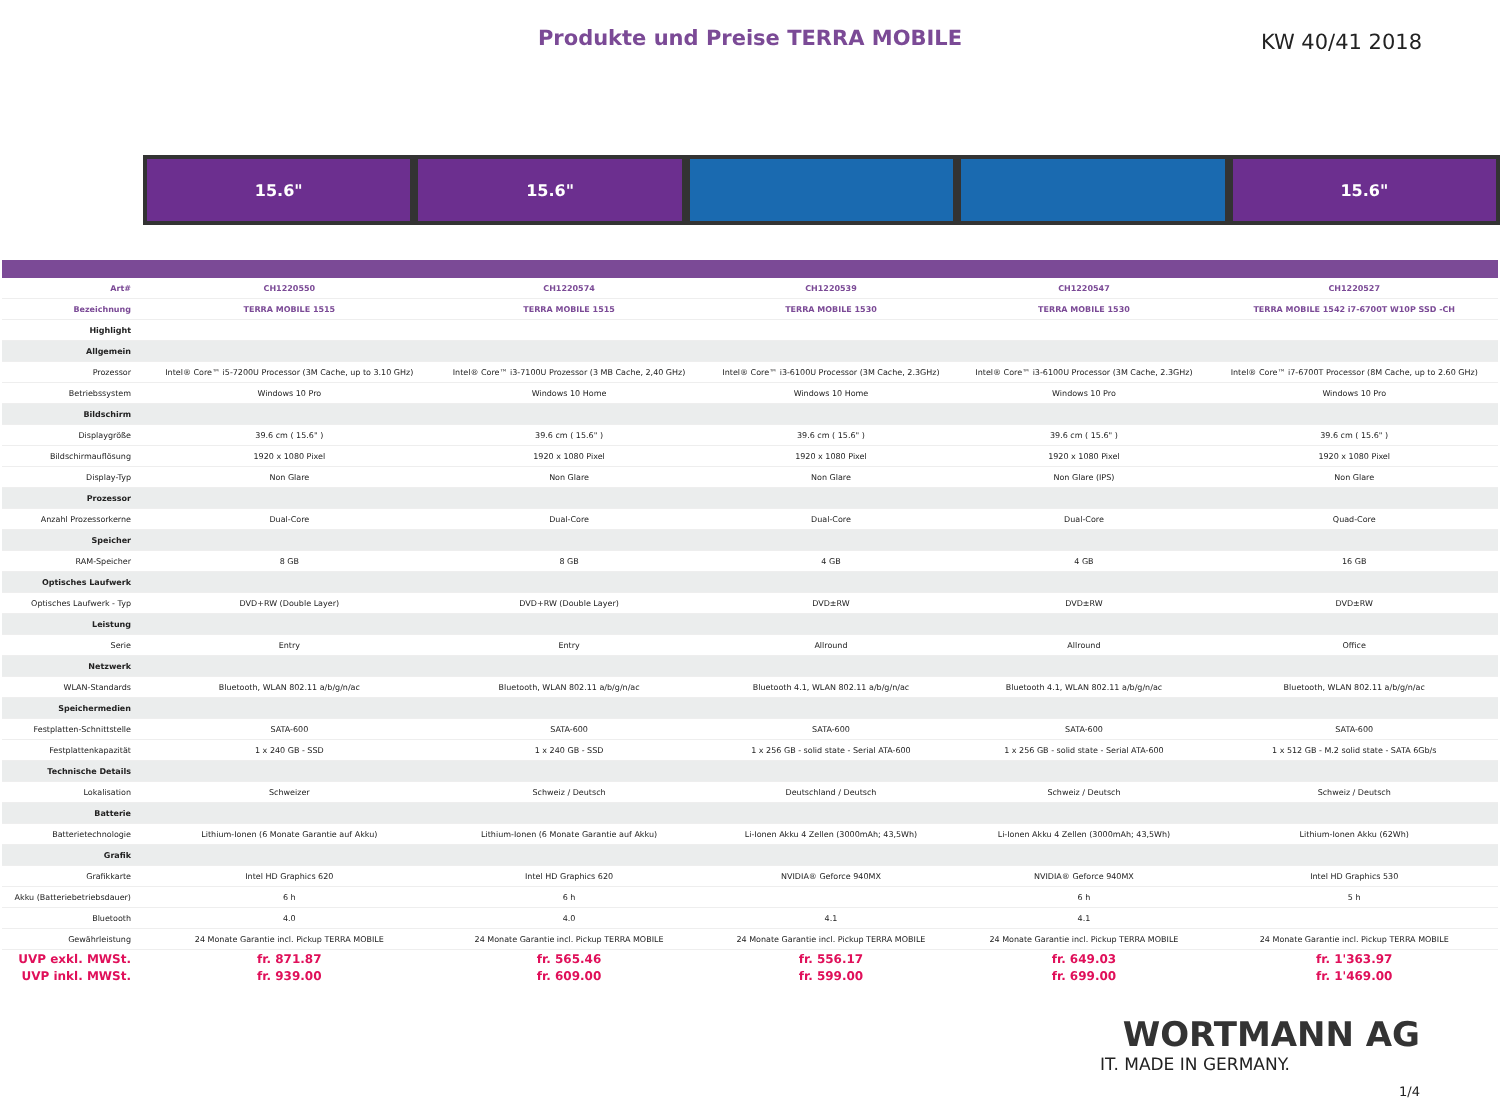Produkte und Preise TERRA MOBILE
KW 40/41 2018
15.6" 15.6" 15.6"
| Art# | CH1220550 | CH1220574 | CH1220539 | CH1220547 | CH1220527 |
| Bezeichnung | TERRA MOBILE 1515 | TERRA MOBILE 1515 | TERRA MOBILE 1530 | TERRA MOBILE 1530 | TERRA MOBILE 1542 i7-6700T W10P SSD -CH |
| Highlight | | | | | |
| Allgemein | | | | | |
| Prozessor | Intel® Core™ i5-7200U Processor (3M Cache, up to 3.10 GHz) | Intel® Core™ i3-7100U Prozessor (3 MB Cache, 2,40 GHz) | Intel® Core™ i3-6100U Processor (3M Cache, 2.3GHz) | Intel® Core™ i3-6100U Processor (3M Cache, 2.3GHz) | Intel® Core™ i7-6700T Processor (8M Cache, up to 2.60 GHz) |
| Betriebssystem | Windows 10 Pro | Windows 10 Home | Windows 10 Home | Windows 10 Pro | Windows 10 Pro |
| Bildschirm | | | | | |
| Displaygröße | 39.6 cm ( 15.6" ) | 39.6 cm ( 15.6" ) | 39.6 cm ( 15.6" ) | 39.6 cm ( 15.6" ) | 39.6 cm ( 15.6" ) |
| Bildschirmauflösung | 1920 x 1080 Pixel | 1920 x 1080 Pixel | 1920 x 1080 Pixel | 1920 x 1080 Pixel | 1920 x 1080 Pixel |
| Display-Typ | Non Glare | Non Glare | Non Glare | Non Glare (IPS) | Non Glare |
| Prozessor | | | | | |
| Anzahl Prozessorkerne | Dual-Core | Dual-Core | Dual-Core | Dual-Core | Quad-Core |
| Speicher | | | | | |
| RAM-Speicher | 8 GB | 8 GB | 4 GB | 4 GB | 16 GB |
| Optisches Laufwerk | | | | | |
| Optisches Laufwerk - Typ | DVD+RW (Double Layer) | DVD+RW (Double Layer) | DVD±RW | DVD±RW | DVD±RW |
| Leistung | | | | | |
| Serie | Entry | Entry | Allround | Allround | Office |
| Netzwerk | | | | | |
| WLAN-Standards | Bluetooth, WLAN 802.11 a/b/g/n/ac | Bluetooth, WLAN 802.11 a/b/g/n/ac | Bluetooth 4.1, WLAN 802.11 a/b/g/n/ac | Bluetooth 4.1, WLAN 802.11 a/b/g/n/ac | Bluetooth, WLAN 802.11 a/b/g/n/ac |
| Speichermedien | | | | | |
| Festplatten-Schnittstelle | SATA-600 | SATA-600 | SATA-600 | SATA-600 | SATA-600 |
| Festplattenkapazität | 1 x 240 GB - SSD | 1 x 240 GB - SSD | 1 x 256 GB - solid state - Serial ATA-600 | 1 x 256 GB - solid state - Serial ATA-600 | 1 x 512 GB - M.2 solid state - SATA 6Gb/s |
| Technische Details | | | | | |
| Lokalisation | Schweizer | Schweiz / Deutsch | Deutschland / Deutsch | Schweiz / Deutsch | Schweiz / Deutsch |
| Batterie | | | | | |
| Batterietechnologie | Lithium-Ionen (6 Monate Garantie auf Akku) | Lithium-Ionen (6 Monate Garantie auf Akku) | Li-Ionen Akku 4 Zellen (3000mAh; 43,5Wh) | Li-Ionen Akku 4 Zellen (3000mAh; 43,5Wh) | Lithium-Ionen Akku (62Wh) |
| Grafik | | | | | |
| Grafikkarte | Intel HD Graphics 620 | Intel HD Graphics 620 | NVIDIA® Geforce 940MX | NVIDIA® Geforce 940MX | Intel HD Graphics 530 |
| Akku (Batteriebetriebsdauer) | 6 h | 6 h | | 6 h | 5 h |
| Bluetooth | 4.0 | 4.0 | 4.1 | 4.1 | |
| Gewährleistung | 24 Monate Garantie incl. Pickup TERRA MOBILE | 24 Monate Garantie incl. Pickup TERRA MOBILE | 24 Monate Garantie incl. Pickup TERRA MOBILE | 24 Monate Garantie incl. Pickup TERRA MOBILE | 24 Monate Garantie incl. Pickup TERRA MOBILE |
| UVP exkl. MWSt. | fr. 871.87 | fr. 565.46 | fr. 556.17 | fr. 649.03 | fr. 1'363.97 |
| UVP inkl. MWSt. | fr. 939.00 | fr. 609.00 | fr. 599.00 | fr. 699.00 | fr. 1'469.00 |
WORTMANN AG
IT. MADE IN GERMANY.
1/4